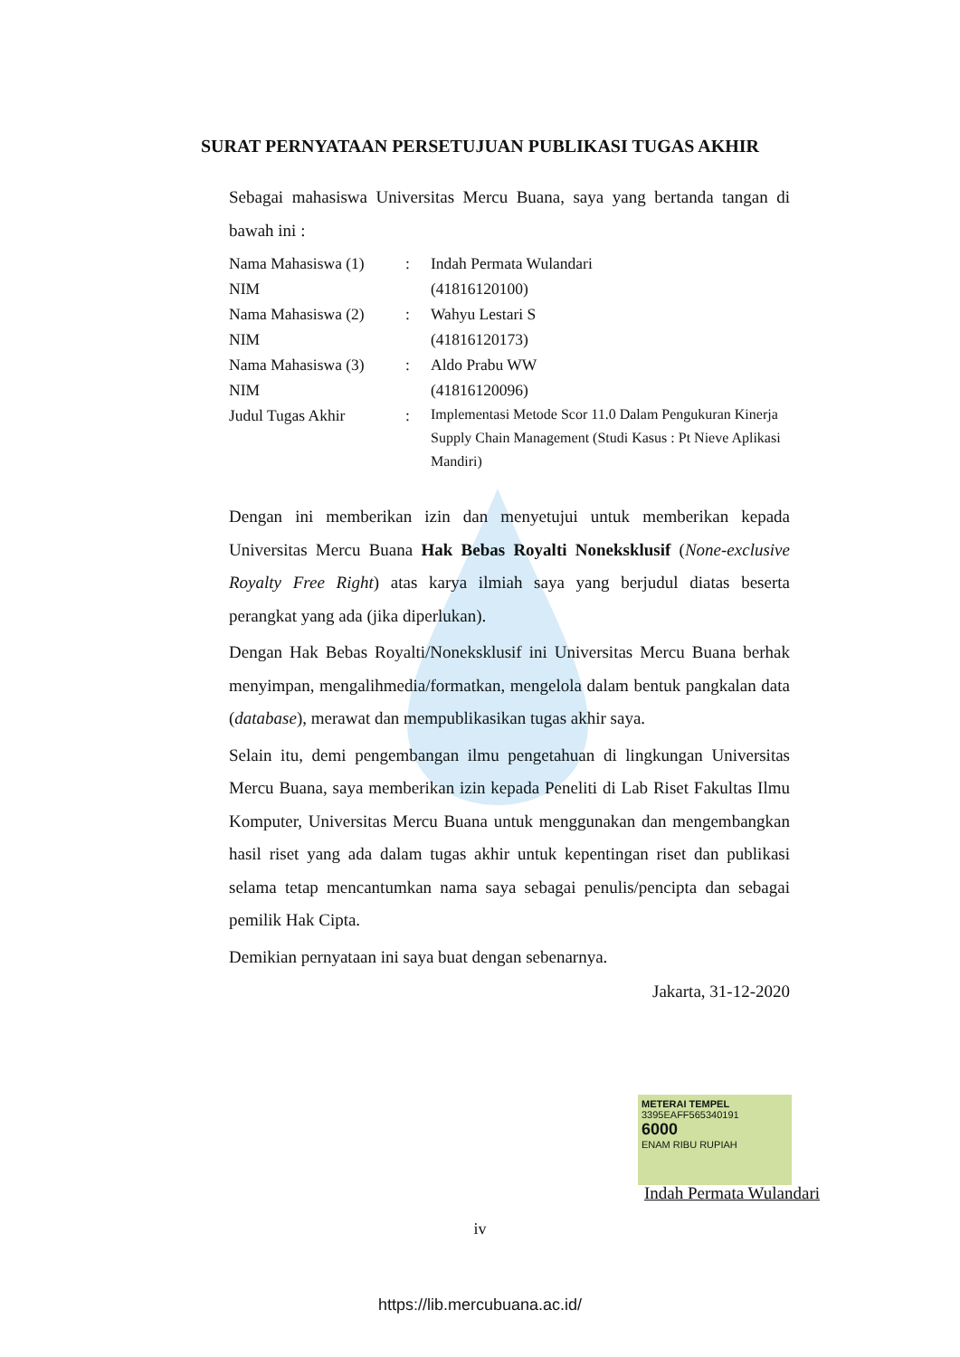SURAT PERNYATAAN PERSETUJUAN PUBLIKASI TUGAS AKHIR
Sebagai mahasiswa Universitas Mercu Buana, saya yang bertanda tangan di bawah ini :
Nama Mahasiswa (1): Indah Permata Wulandari
NIM (41816120100)
Nama Mahasiswa (2): Wahyu Lestari S
NIM (41816120173)
Nama Mahasiswa (3): Aldo Prabu WW
NIM (41816120096)
Judul Tugas Akhir: Implementasi Metode Scor 11.0 Dalam Pengukuran Kinerja Supply Chain Management (Studi Kasus : Pt Nieve Aplikasi Mandiri)
Dengan ini memberikan izin dan menyetujui untuk memberikan kepada Universitas Mercu Buana Hak Bebas Royalti Noneksklusif (None-exclusive Royalty Free Right) atas karya ilmiah saya yang berjudul diatas beserta perangkat yang ada (jika diperlukan).
Dengan Hak Bebas Royalti/Noneksklusif ini Universitas Mercu Buana berhak menyimpan, mengalihmedia/formatkan, mengelola dalam bentuk pangkalan data (database), merawat dan mempublikasikan tugas akhir saya.
Selain itu, demi pengembangan ilmu pengetahuan di lingkungan Universitas Mercu Buana, saya memberikan izin kepada Peneliti di Lab Riset Fakultas Ilmu Komputer, Universitas Mercu Buana untuk menggunakan dan mengembangkan hasil riset yang ada dalam tugas akhir untuk kepentingan riset dan publikasi selama tetap mencantumkan nama saya sebagai penulis/pencipta dan sebagai pemilik Hak Cipta.
Demikian pernyataan ini saya buat dengan sebenarnya.
Jakarta, 31-12-2020
METERAI TEMPEL
3395EAFF565340191
6000
ENAM RIBU RUPIAH
Indah Permata Wulandari
iv
https://lib.mercubuana.ac.id/